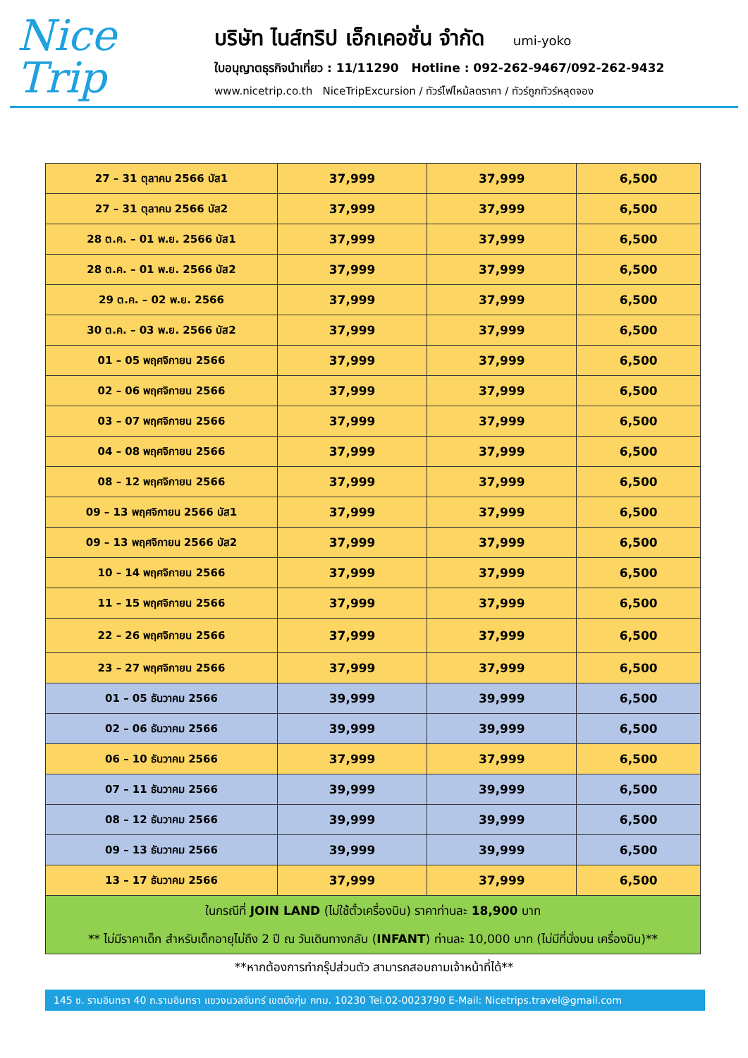Nice
Trip
บริษัท ไนส์ทริป เอ็กเคอชั่น จำกัด umi-yoko
ใบอนุญาตธุรกิจนำเที่ยว : 11/11290 Hotline : 092-262-9467/092-262-9432
www.nicetrip.co.th NiceTripExcursion / ทัวร์ไฟไหม้ลดราคา / ทัวร์ถูกทัวร์หลุดจอง
| 27 – 31 ตุลาคม 2566 บัส1 | 37,999 | 37,999 | 6,500 |
| 27 – 31 ตุลาคม 2566 บัส2 | 37,999 | 37,999 | 6,500 |
| 28 ต.ค. – 01 พ.ย. 2566 บัส1 | 37,999 | 37,999 | 6,500 |
| 28 ต.ค. – 01 พ.ย. 2566 บัส2 | 37,999 | 37,999 | 6,500 |
| 29 ต.ค. – 02 พ.ย. 2566 | 37,999 | 37,999 | 6,500 |
| 30 ต.ค. – 03 พ.ย. 2566 บัส2 | 37,999 | 37,999 | 6,500 |
| 01 – 05 พฤศจิกายน 2566 | 37,999 | 37,999 | 6,500 |
| 02 – 06 พฤศจิกายน 2566 | 37,999 | 37,999 | 6,500 |
| 03 – 07 พฤศจิกายน 2566 | 37,999 | 37,999 | 6,500 |
| 04 – 08 พฤศจิกายน 2566 | 37,999 | 37,999 | 6,500 |
| 08 – 12 พฤศจิกายน 2566 | 37,999 | 37,999 | 6,500 |
| 09 – 13 พฤศจิกายน 2566 บัส1 | 37,999 | 37,999 | 6,500 |
| 09 – 13 พฤศจิกายน 2566 บัส2 | 37,999 | 37,999 | 6,500 |
| 10 – 14 พฤศจิกายน 2566 | 37,999 | 37,999 | 6,500 |
| 11 – 15 พฤศจิกายน 2566 | 37,999 | 37,999 | 6,500 |
| 22 – 26 พฤศจิกายน 2566 | 37,999 | 37,999 | 6,500 |
| 23 – 27 พฤศจิกายน 2566 | 37,999 | 37,999 | 6,500 |
| 01 – 05 ธันวาคม 2566 | 39,999 | 39,999 | 6,500 |
| 02 – 06 ธันวาคม 2566 | 39,999 | 39,999 | 6,500 |
| 06 – 10 ธันวาคม 2566 | 37,999 | 37,999 | 6,500 |
| 07 – 11 ธันวาคม 2566 | 39,999 | 39,999 | 6,500 |
| 08 – 12 ธันวาคม 2566 | 39,999 | 39,999 | 6,500 |
| 09 – 13 ธันวาคม 2566 | 39,999 | 39,999 | 6,500 |
| 13 – 17 ธันวาคม 2566 | 37,999 | 37,999 | 6,500 |
| ในกรณีที่ JOIN LAND (ไม่ใช้ตั๋วเครื่องบิน) ราคาท่านละ 18,900 บาท ** ไม่มีราคาเด็ก สำหรับเด็กอายุไม่ถึง 2 ปี ณ วันเดินทางกลับ ( INFANT ) ท่านละ 10,000 บาท (ไม่มีที่นั่งบน เครื่องบิน)** | | | |
**หากต้องการทำกรุ๊ปส่วนตัว สามารถสอบถามเจ้าหน้าที่ได้**
145 ซ. รามอินทรา 40 ถ.รามอินทรา แขวงนวลจันทร์ เขตบึงกุ่ม กทม. 10230 Tel.02-0023790 E-Mail: Nicetrips.travel@gmail.com